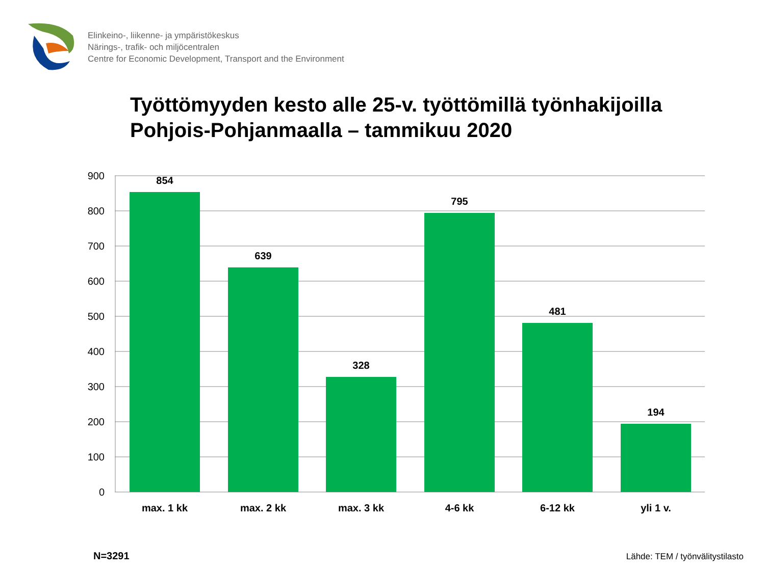Elinkeino-, liikenne- ja ympäristökeskus
Närings-, trafik- och miljöcentralen
Centre for Economic Development, Transport and the Environment
Työttömyyden kesto alle 25-v. työttömillä työnhakijoilla
Pohjois-Pohjanmaalla – tammikuu 2020
900
800
700
600
500
400
300
200
100
0
854
639
328
795
481
194
max. 1 kk
max. 2 kk
max. 3 kk
4-6 kk
6-12 kk
yli 1 v.
N=3291
Lähde: TEM / työnvälitystilasto